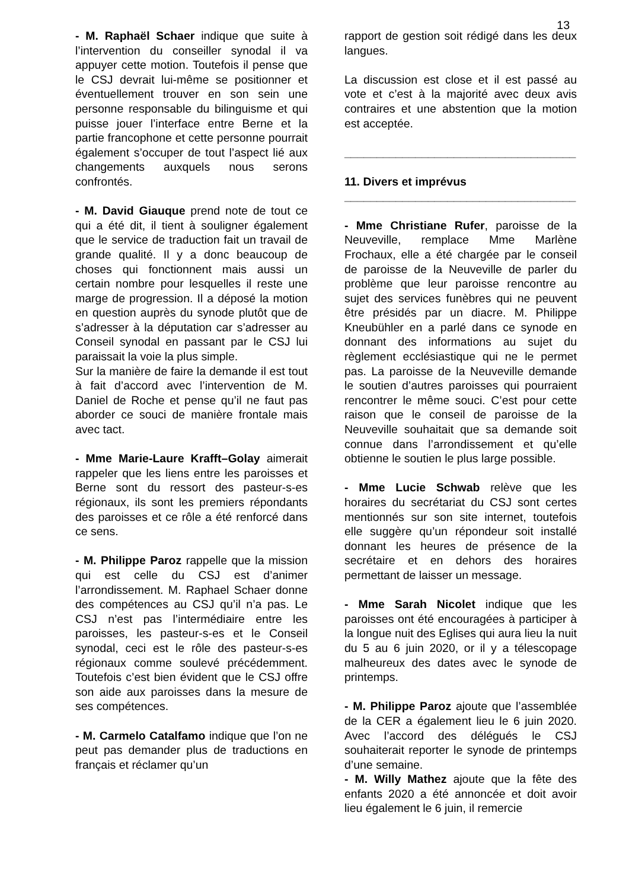13
- M. Raphaël Schaer indique que suite à l’intervention du conseiller synodal il va appuyer cette motion. Toutefois il pense que le CSJ devrait lui-même se positionner et éventuellement trouver en son sein une personne responsable du bilinguisme et qui puisse jouer l’interface entre Berne et la partie francophone et cette personne pourrait également s’occuper de tout l’aspect lié aux changements auxquels nous serons confrontés.
- M. David Giauque prend note de tout ce qui a été dit, il tient à souligner également que le service de traduction fait un travail de grande qualité. Il y a donc beaucoup de choses qui fonctionnent mais aussi un certain nombre pour lesquelles il reste une marge de progression. Il a déposé la motion en question auprès du synode plutôt que de s’adresser à la députation car s’adresser au Conseil synodal en passant par le CSJ lui paraissait la voie la plus simple.
Sur la manière de faire la demande il est tout à fait d’accord avec l’intervention de M. Daniel de Roche et pense qu’il ne faut pas aborder ce souci de manière frontale mais avec tact.
- Mme Marie-Laure Krafft–Golay aimerait rappeler que les liens entre les paroisses et Berne sont du ressort des pasteur-s-es régionaux, ils sont les premiers répondants des paroisses et ce rôle a été renforcé dans ce sens.
- M. Philippe Paroz rappelle que la mission qui est celle du CSJ est d’animer l’arrondissement. M. Raphael Schaer donne des compétences au CSJ qu’il n’a pas. Le CSJ n’est pas l’intermédiaire entre les paroisses, les pasteur-s-es et le Conseil synodal, ceci est le rôle des pasteur-s-es régionaux comme soulevé précédemment. Toutefois c’est bien évident que le CSJ offre son aide aux paroisses dans la mesure de ses compétences.
- M. Carmelo Catalfamo indique que l’on ne peut pas demander plus de traductions en français et réclamer qu’un
rapport de gestion soit rédigé dans les deux langues.
La discussion est close et il est passé au vote et c’est à la majorité avec deux avis contraires et une abstention que la motion est acceptée.
____________________________________
11. Divers et imprévus
____________________________________
- Mme Christiane Rufer, paroisse de la Neuveville, remplace Mme Marlène Frochaux, elle a été chargée par le conseil de paroisse de la Neuveville de parler du problème que leur paroisse rencontre au sujet des services funèbres qui ne peuvent être présidés par un diacre. M. Philippe Kneubühler en a parlé dans ce synode en donnant des informations au sujet du règlement ecclésiastique qui ne le permet pas. La paroisse de la Neuveville demande le soutien d’autres paroisses qui pourraient rencontrer le même souci. C’est pour cette raison que le conseil de paroisse de la Neuveville souhaitait que sa demande soit connue dans l’arrondissement et qu’elle obtienne le soutien le plus large possible.
- Mme Lucie Schwab relève que les horaires du secrétariat du CSJ sont certes mentionnés sur son site internet, toutefois elle suggère qu’un répondeur soit installé donnant les heures de présence de la secrétaire et en dehors des horaires permettant de laisser un message.
- Mme Sarah Nicolet indique que les paroisses ont été encouragées à participer à la longue nuit des Eglises qui aura lieu la nuit du 5 au 6 juin 2020, or il y a télescopage malheureux des dates avec le synode de printemps.
- M. Philippe Paroz ajoute que l’assemblée de la CER a également lieu le 6 juin 2020. Avec l’accord des délégués le CSJ souhaiterait reporter le synode de printemps d’une semaine.
- M. Willy Mathez ajoute que la fête des enfants 2020 a été annoncée et doit avoir lieu également le 6 juin, il remercie